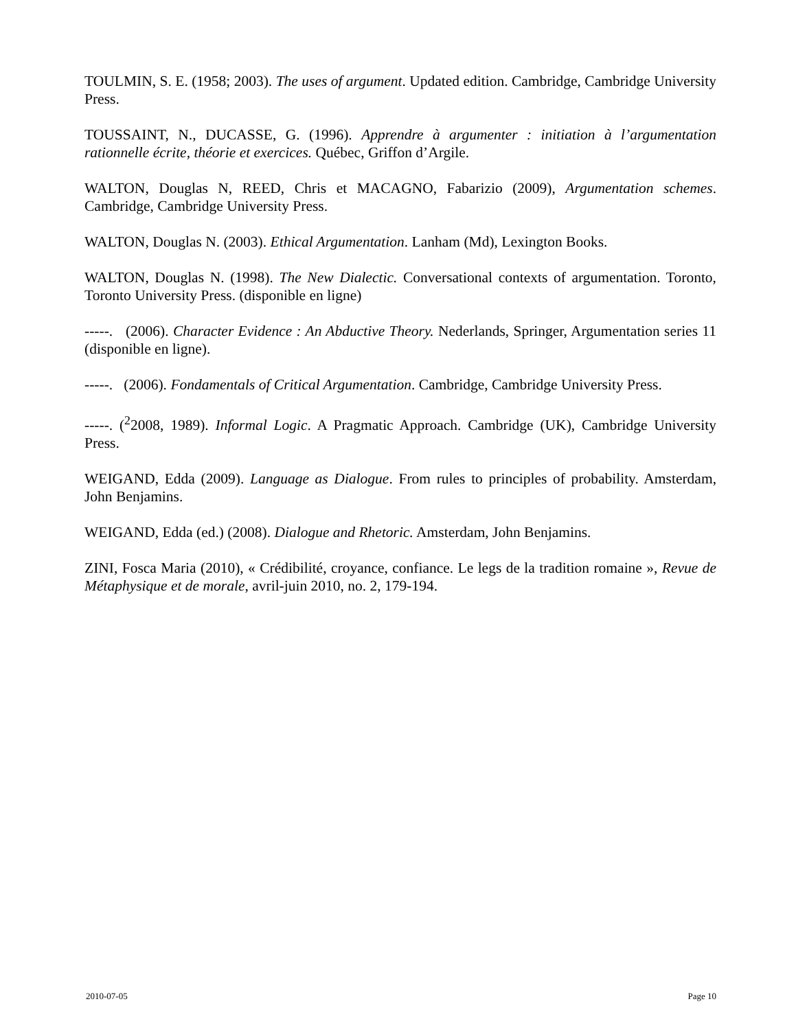TOULMIN, S. E. (1958; 2003). The uses of argument. Updated edition. Cambridge, Cambridge University Press.
TOUSSAINT, N., DUCASSE, G. (1996). Apprendre à argumenter : initiation à l’argumentation rationnelle écrite, théorie et exercices. Québec, Griffon d’Argile.
WALTON, Douglas N, REED, Chris et MACAGNO, Fabarizio (2009), Argumentation schemes. Cambridge, Cambridge University Press.
WALTON, Douglas N. (2003). Ethical Argumentation. Lanham (Md), Lexington Books.
WALTON, Douglas N. (1998). The New Dialectic. Conversational contexts of argumentation. Toronto, Toronto University Press. (disponible en ligne)
-----. (2006). Character Evidence : An Abductive Theory. Nederlands, Springer, Argumentation series 11 (disponible en ligne).
-----. (2006). Fondamentals of Critical Argumentation. Cambridge, Cambridge University Press.
-----. (<sup>2</sup>2008, 1989). Informal Logic. A Pragmatic Approach. Cambridge (UK), Cambridge University Press.
WEIGAND, Edda (2009). Language as Dialogue. From rules to principles of probability. Amsterdam, John Benjamins.
WEIGAND, Edda (ed.) (2008). Dialogue and Rhetoric. Amsterdam, John Benjamins.
ZINI, Fosca Maria (2010), « Crédibilité, croyance, confiance. Le legs de la tradition romaine », Revue de Métaphysique et de morale, avril-juin 2010, no. 2, 179-194.
2010-07-05 Page 10